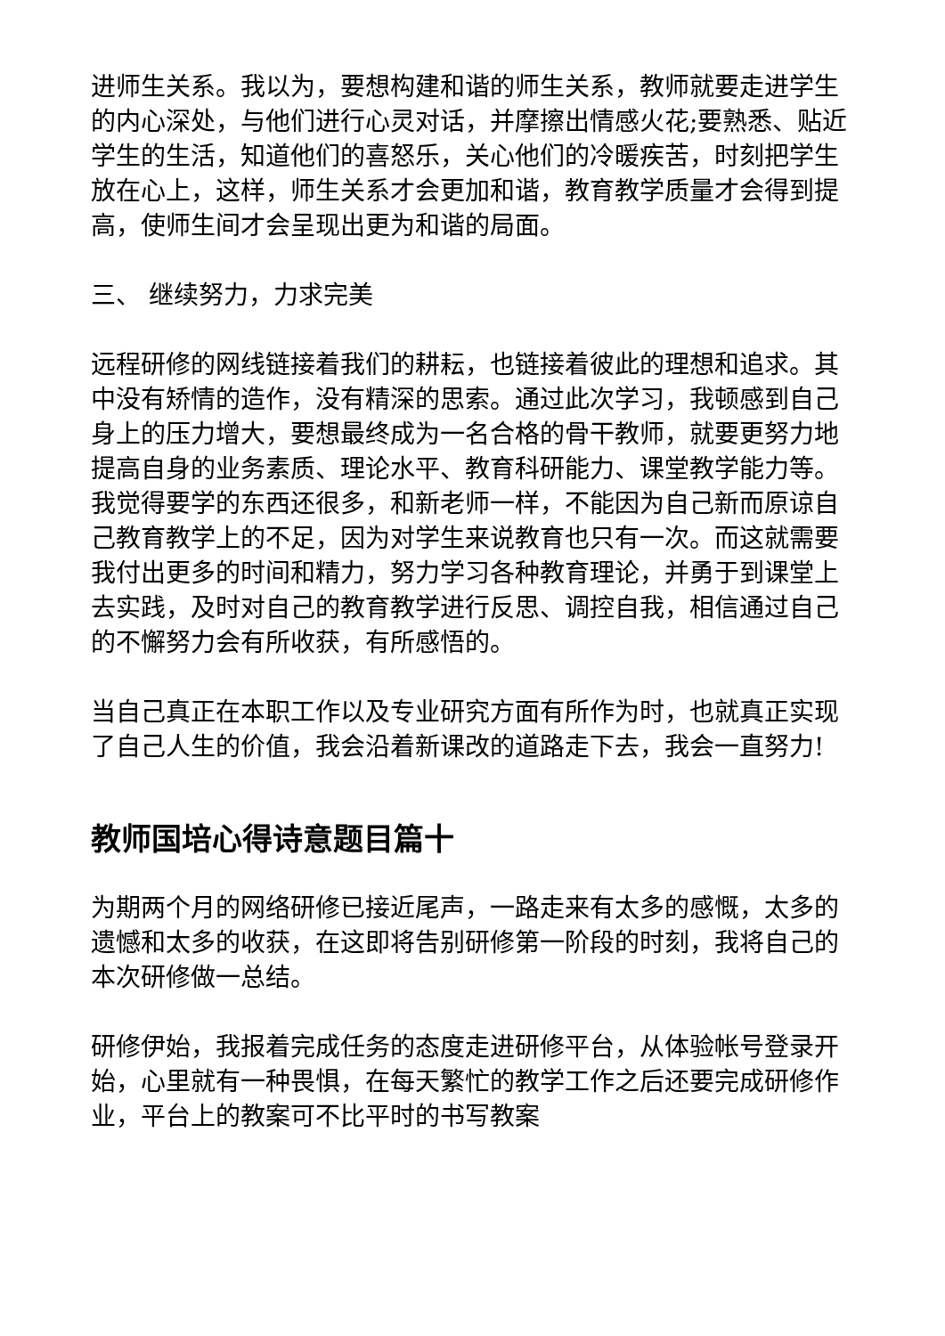进师生关系。我以为，要想构建和谐的师生关系，教师就要走进学生的内心深处，与他们进行心灵对话，并摩擦出情感火花;要熟悉、贴近学生的生活，知道他们的喜怒乐，关心他们的冷暖疾苦，时刻把学生放在心上，这样，师生关系才会更加和谐，教育教学质量才会得到提高，使师生间才会呈现出更为和谐的局面。
三、 继续努力，力求完美
远程研修的网线链接着我们的耕耘，也链接着彼此的理想和追求。其中没有矫情的造作，没有精深的思索。通过此次学习，我顿感到自己身上的压力增大，要想最终成为一名合格的骨干教师，就要更努力地提高自身的业务素质、理论水平、教育科研能力、课堂教学能力等。我觉得要学的东西还很多，和新老师一样，不能因为自己新而原谅自己教育教学上的不足，因为对学生来说教育也只有一次。而这就需要我付出更多的时间和精力，努力学习各种教育理论，并勇于到课堂上去实践，及时对自己的教育教学进行反思、调控自我，相信通过自己的不懈努力会有所收获，有所感悟的。
当自己真正在本职工作以及专业研究方面有所作为时，也就真正实现了自己人生的价值，我会沿着新课改的道路走下去，我会一直努力!
教师国培心得诗意题目篇十
为期两个月的网络研修已接近尾声，一路走来有太多的感慨，太多的遗憾和太多的收获，在这即将告别研修第一阶段的时刻，我将自己的本次研修做一总结。
研修伊始，我报着完成任务的态度走进研修平台，从体验帐号登录开始，心里就有一种畏惧，在每天繁忙的教学工作之后还要完成研修作业，平台上的教案可不比平时的书写教案